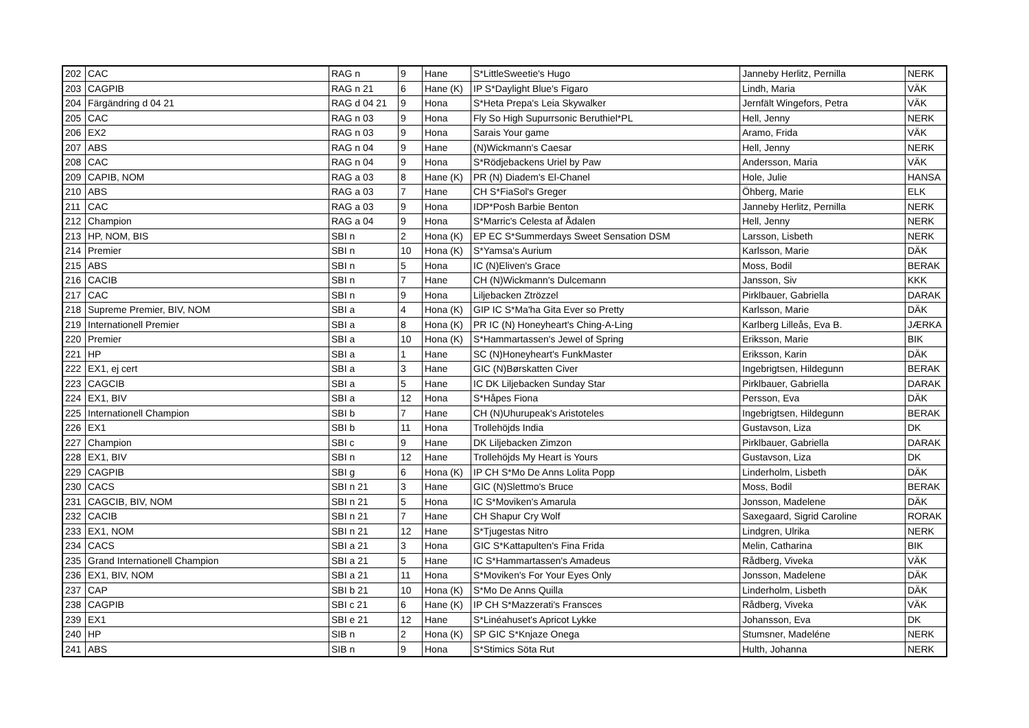| 202 | CAC | RAG n | 9 | Hane | S*LittleSweetie's Hugo | Janneby Herlitz, Pernilla | NERK |
| 203 | CAGPIB | RAG n 21 | 6 | Hane (K) | IP S*Daylight Blue's Figaro | Lindh, Maria | VÄK |
| 204 | Färgändring d 04 21 | RAG d 04 21 | 9 | Hona | S*Heta Prepa's Leia Skywalker | Jernfält Wingefors, Petra | VÄK |
| 205 | CAC | RAG n 03 | 9 | Hona | Fly So High Supurrsonic Beruthiel*PL | Hell, Jenny | NERK |
| 206 | EX2 | RAG n 03 | 9 | Hona | Sarais Your game | Aramo, Frida | VÄK |
| 207 | ABS | RAG n 04 | 9 | Hane | (N)Wickmann's Caesar | Hell, Jenny | NERK |
| 208 | CAC | RAG n 04 | 9 | Hona | S*Rödjebackens Uriel by Paw | Andersson, Maria | VÄK |
| 209 | CAPIB, NOM | RAG a 03 | 8 | Hane (K) | PR (N) Diadem's El-Chanel | Hole, Julie | HANSA |
| 210 | ABS | RAG a 03 | 7 | Hane | CH S*FiaSol's Greger | Öhberg, Marie | ELK |
| 211 | CAC | RAG a 03 | 9 | Hona | IDP*Posh Barbie Benton | Janneby Herlitz, Pernilla | NERK |
| 212 | Champion | RAG a 04 | 9 | Hona | S*Marric's Celesta af Ådalen | Hell, Jenny | NERK |
| 213 | HP, NOM, BIS | SBI n | 2 | Hona (K) | EP EC S*Summerdays Sweet Sensation DSM | Larsson, Lisbeth | NERK |
| 214 | Premier | SBI n | 10 | Hona (K) | S*Yamsa's Aurium | Karlsson, Marie | DÄK |
| 215 | ABS | SBI n | 5 | Hona | IC (N)Eliven's Grace | Moss, Bodil | BERAK |
| 216 | CACIB | SBI n | 7 | Hane | CH (N)Wickmann's Dulcemann | Jansson, Siv | KKK |
| 217 | CAC | SBI n | 9 | Hona | Liljebacken Ztrözzel | Pirklbauer, Gabriella | DARAK |
| 218 | Supreme Premier, BIV, NOM | SBI a | 4 | Hona (K) | GIP IC S*Ma'ha Gita Ever so Pretty | Karlsson, Marie | DÄK |
| 219 | Internationell Premier | SBI a | 8 | Hona (K) | PR IC (N) Honeyheart's Ching-A-Ling | Karlberg Lilleås, Eva B. | JÆRKA |
| 220 | Premier | SBI a | 10 | Hona (K) | S*Hammartassen's Jewel of Spring | Eriksson, Marie | BIK |
| 221 | HP | SBI a | 1 | Hane | SC (N)Honeyheart's FunkMaster | Eriksson, Karin | DÄK |
| 222 | EX1, ej cert | SBI a | 3 | Hane | GIC (N)Børskatten Civer | Ingebrigtsen, Hildegunn | BERAK |
| 223 | CAGCIB | SBI a | 5 | Hane | IC DK Liljebacken Sunday Star | Pirklbauer, Gabriella | DARAK |
| 224 | EX1, BIV | SBI a | 12 | Hona | S*Håpes Fiona | Persson, Eva | DÄK |
| 225 | Internationell Champion | SBI b | 7 | Hane | CH (N)Uhurupeak's Aristoteles | Ingebrigtsen, Hildegunn | BERAK |
| 226 | EX1 | SBI b | 11 | Hona | Trollehöjds India | Gustavson, Liza | DK |
| 227 | Champion | SBI c | 9 | Hane | DK Liljebacken Zimzon | Pirklbauer, Gabriella | DARAK |
| 228 | EX1, BIV | SBI n | 12 | Hane | Trollehöjds My Heart is Yours | Gustavson, Liza | DK |
| 229 | CAGPIB | SBI g | 6 | Hona (K) | IP CH S*Mo De Anns Lolita Popp | Linderholm, Lisbeth | DÄK |
| 230 | CACS | SBI n 21 | 3 | Hane | GIC (N)Slettmo's Bruce | Moss, Bodil | BERAK |
| 231 | CAGCIB, BIV, NOM | SBI n 21 | 5 | Hona | IC S*Moviken's Amarula | Jonsson, Madelene | DÄK |
| 232 | CACIB | SBI n 21 | 7 | Hane | CH Shapur Cry Wolf | Saxegaard, Sigrid Caroline | RORAK |
| 233 | EX1, NOM | SBI n 21 | 12 | Hane | S*Tjugestas Nitro | Lindgren, Ulrika | NERK |
| 234 | CACS | SBI a 21 | 3 | Hona | GIC S*Kattapulten's Fina Frida | Melin, Catharina | BIK |
| 235 | Grand Internationell Champion | SBI a 21 | 5 | Hane | IC S*Hammartassen's Amadeus | Rådberg, Viveka | VÄK |
| 236 | EX1, BIV, NOM | SBI a 21 | 11 | Hona | S*Moviken's For Your Eyes Only | Jonsson, Madelene | DÄK |
| 237 | CAP | SBI b 21 | 10 | Hona (K) | S*Mo De Anns Quilla | Linderholm, Lisbeth | DÄK |
| 238 | CAGPIB | SBI c 21 | 6 | Hane (K) | IP CH S*Mazzerati's Fransces | Rådberg, Viveka | VÄK |
| 239 | EX1 | SBI e 21 | 12 | Hane | S*Linéahuset's Apricot Lykke | Johansson, Eva | DK |
| 240 | HP | SIB n | 2 | Hona (K) | SP GIC S*Knjaze Onega | Stumsner, Madeléne | NERK |
| 241 | ABS | SIB n | 9 | Hona | S*Stimics Söta Rut | Hulth, Johanna | NERK |